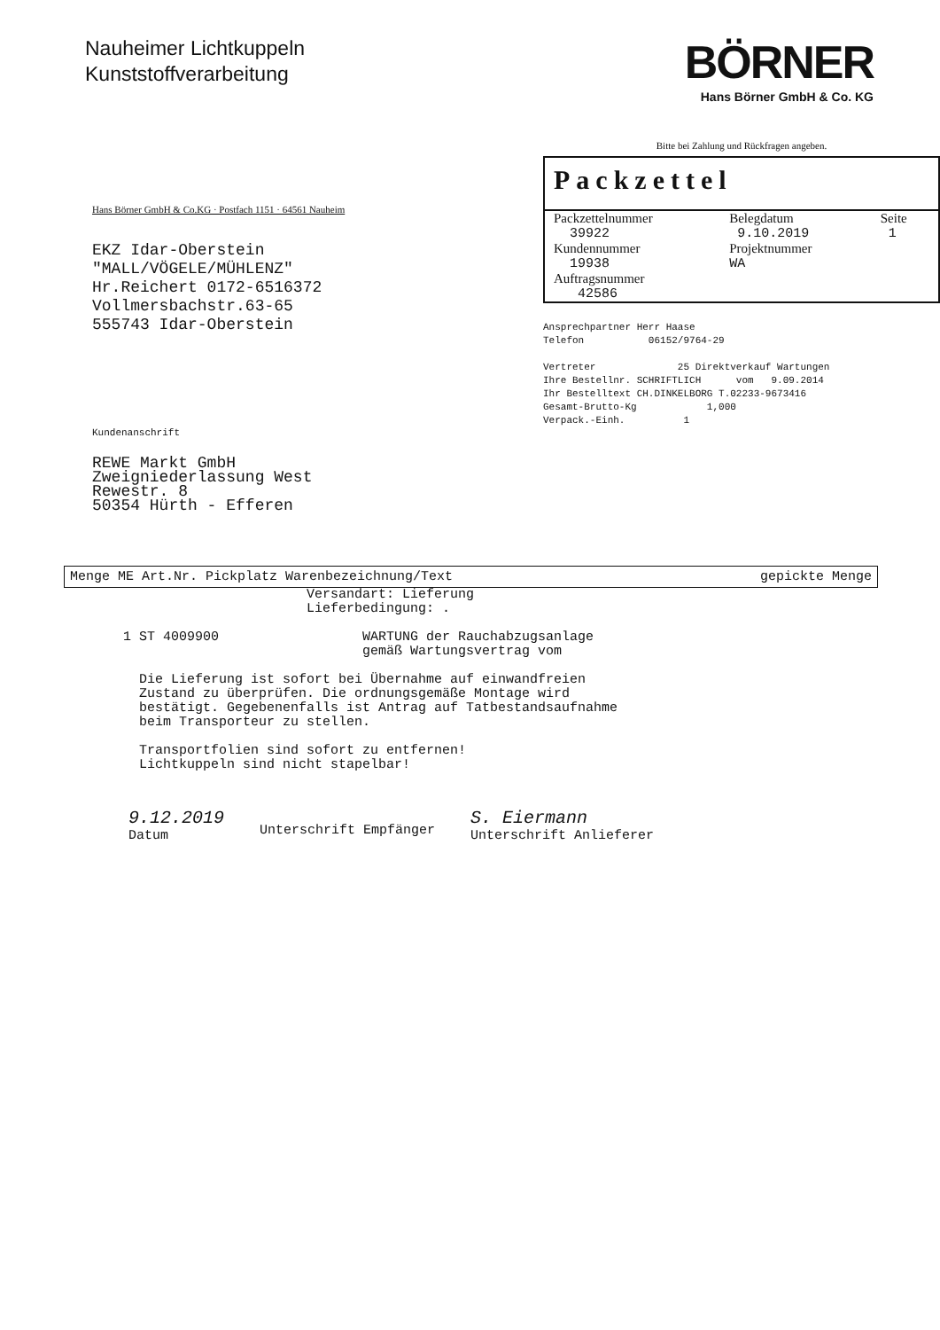Nauheimer Lichtkuppeln
Kunststoffverarbeitung
BÖRNER
Hans Börner GmbH & Co. KG
Hans Börner GmbH & Co.KG · Postfach 1151 · 64561 Nauheim
EKZ Idar-Oberstein
"MALL/VÖGELE/MÜHLENZ"
Hr.Reichert 0172-6516372
Vollmersbachstr.63-65
555743 Idar-Oberstein
Kundenanschrift
REWE Markt GmbH
Zweigniederlassung West
Rewestr. 8
50354 Hürth - Efferen
Bitte bei Zahlung und Rückfragen angeben.
Packzettel
| Packzettelnummer | Belegdatum | Seite |
| 39922 | 9.10.2019 | 1 |
| Kundennummer | Projektnummer | |
| 19938 | WA | |
| Auftragsnummer | | |
| 42586 | | |
Ansprechpartner Herr Haase Telefon 06152/9764-29 Vertreter 25 Direktverkauf Wartungen Ihre Bestellnr. SCHRIFTLICH vom 9.09.2014 Ihr Bestelltext CH.DINKELBORG T.02233-9673416 Gesamt-Brutto-Kg 1,000 Verpack.-Einh. 1
Menge ME Art.Nr. Pickplatz Warenbezeichnung/Text gepickte Menge
Versandart: Lieferung Lieferbedingung: . 1 ST 4009900 WARTUNG der Rauchabzugsanlage gemäß Wartungsvertrag vom Die Lieferung ist sofort bei Übernahme auf einwandfreien Zustand zu überprüfen. Die ordnungsgemäße Montage wird bestätigt. Gegebenenfalls ist Antrag auf Tatbestandsaufnahme beim Transporteur zu stellen. Transportfolien sind sofort zu entfernen! Lichtkuppeln sind nicht stapelbar!
9.12.2019
Datum
Unterschrift Empfänger
S. Eiermann
Unterschrift Anlieferer